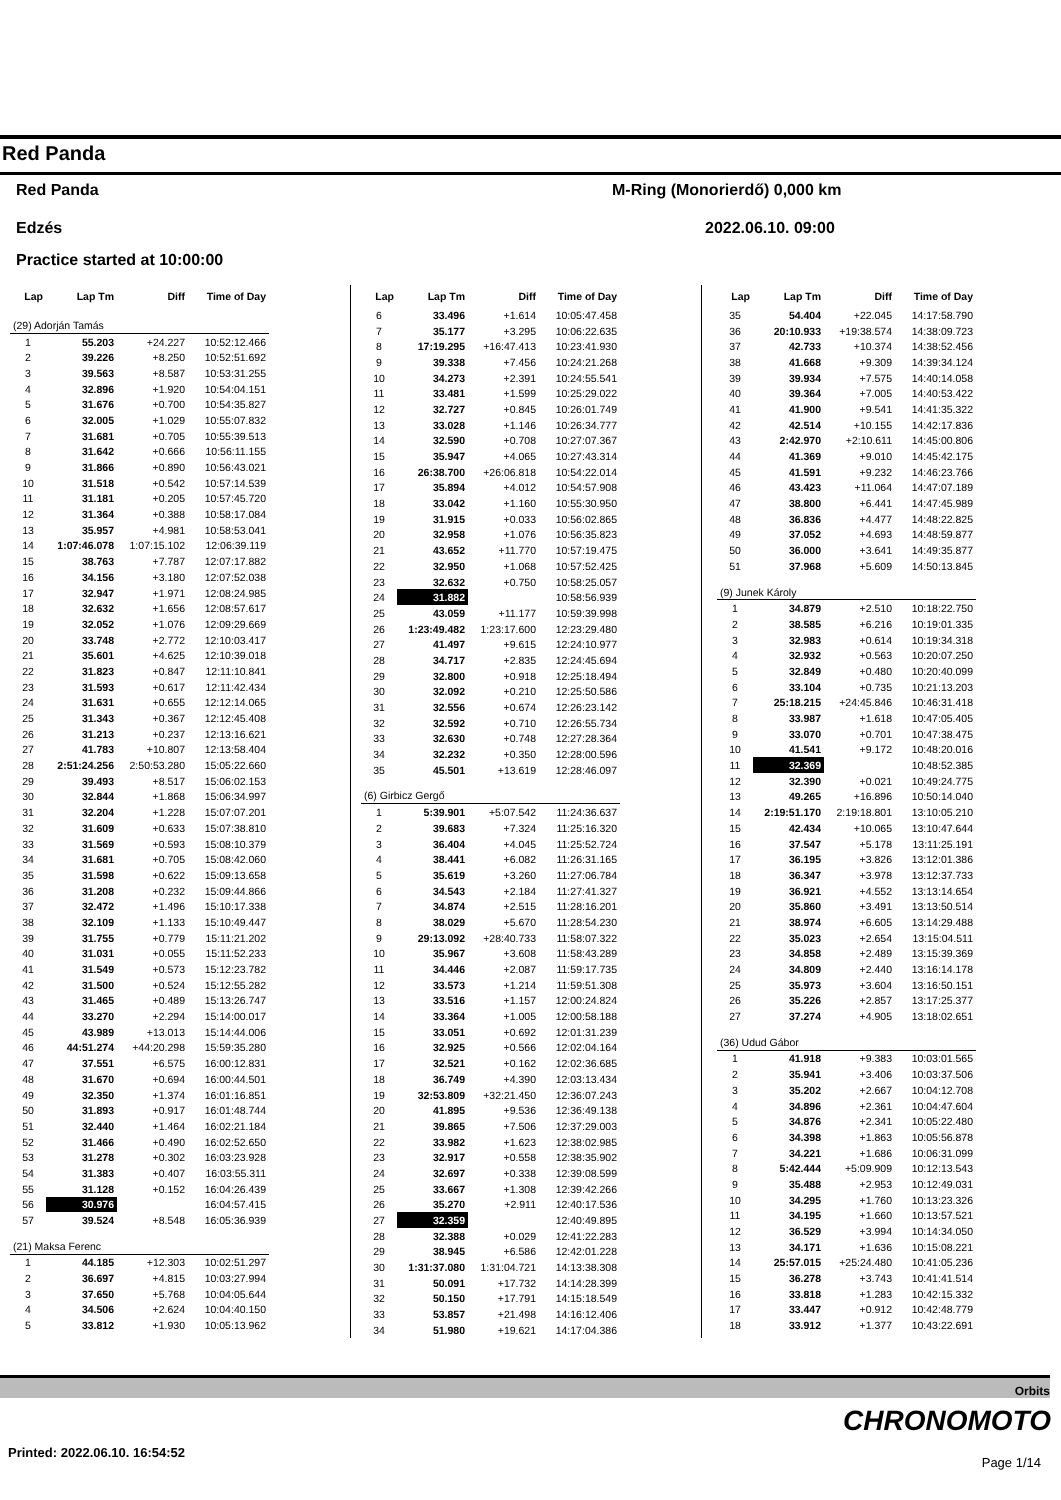Red Panda
Red Panda M-Ring (Monorierdő) 0,000 km
Edzés 2022.06.10. 09:00
Practice started at 10:00:00
| Lap | Lap Tm | Diff | Time of Day |
| --- | --- | --- | --- |
| (29) Adorján Tamás | | | |
| 1 | 55.203 | +24.227 | 10:52:12.466 |
| 2 | 39.226 | +8.250 | 10:52:51.692 |
| 3 | 39.563 | +8.587 | 10:53:31.255 |
| 4 | 32.896 | +1.920 | 10:54:04.151 |
| 5 | 31.676 | +0.700 | 10:54:35.827 |
| 6 | 32.005 | +1.029 | 10:55:07.832 |
| 7 | 31.681 | +0.705 | 10:55:39.513 |
| 8 | 31.642 | +0.666 | 10:56:11.155 |
| 9 | 31.866 | +0.890 | 10:56:43.021 |
| 10 | 31.518 | +0.542 | 10:57:14.539 |
| 11 | 31.181 | +0.205 | 10:57:45.720 |
| 12 | 31.364 | +0.388 | 10:58:17.084 |
| 13 | 35.957 | +4.981 | 10:58:53.041 |
| 14 | 1:07:46.078 | 1:07:15.102 | 12:06:39.119 |
| 15 | 38.763 | +7.787 | 12:07:17.882 |
| 16 | 34.156 | +3.180 | 12:07:52.038 |
| 17 | 32.947 | +1.971 | 12:08:24.985 |
| 18 | 32.632 | +1.656 | 12:08:57.617 |
| 19 | 32.052 | +1.076 | 12:09:29.669 |
| 20 | 33.748 | +2.772 | 12:10:03.417 |
| 21 | 35.601 | +4.625 | 12:10:39.018 |
| 22 | 31.823 | +0.847 | 12:11:10.841 |
| 23 | 31.593 | +0.617 | 12:11:42.434 |
| 24 | 31.631 | +0.655 | 12:12:14.065 |
| 25 | 31.343 | +0.367 | 12:12:45.408 |
| 26 | 31.213 | +0.237 | 12:13:16.621 |
| 27 | 41.783 | +10.807 | 12:13:58.404 |
| 28 | 2:51:24.256 | 2:50:53.280 | 15:05:22.660 |
| 29 | 39.493 | +8.517 | 15:06:02.153 |
| 30 | 32.844 | +1.868 | 15:06:34.997 |
| 31 | 32.204 | +1.228 | 15:07:07.201 |
| 32 | 31.609 | +0.633 | 15:07:38.810 |
| 33 | 31.569 | +0.593 | 15:08:10.379 |
| 34 | 31.681 | +0.705 | 15:08:42.060 |
| 35 | 31.598 | +0.622 | 15:09:13.658 |
| 36 | 31.208 | +0.232 | 15:09:44.866 |
| 37 | 32.472 | +1.496 | 15:10:17.338 |
| 38 | 32.109 | +1.133 | 15:10:49.447 |
| 39 | 31.755 | +0.779 | 15:11:21.202 |
| 40 | 31.031 | +0.055 | 15:11:52.233 |
| 41 | 31.549 | +0.573 | 15:12:23.782 |
| 42 | 31.500 | +0.524 | 15:12:55.282 |
| 43 | 31.465 | +0.489 | 15:13:26.747 |
| 44 | 33.270 | +2.294 | 15:14:00.017 |
| 45 | 43.989 | +13.013 | 15:14:44.006 |
| 46 | 44:51.274 | +44:20.298 | 15:59:35.280 |
| 47 | 37.551 | +6.575 | 16:00:12.831 |
| 48 | 31.670 | +0.694 | 16:00:44.501 |
| 49 | 32.350 | +1.374 | 16:01:16.851 |
| 50 | 31.893 | +0.917 | 16:01:48.744 |
| 51 | 32.440 | +1.464 | 16:02:21.184 |
| 52 | 31.466 | +0.490 | 16:02:52.650 |
| 53 | 31.278 | +0.302 | 16:03:23.928 |
| 54 | 31.383 | +0.407 | 16:03:55.311 |
| 55 | 31.128 | +0.152 | 16:04:26.439 |
| 56 | 30.976 | | 16:04:57.415 |
| 57 | 39.524 | +8.548 | 16:05:36.939 |
| (21) Maksa Ferenc | | | |
| 1 | 44.185 | +12.303 | 10:02:51.297 |
| 2 | 36.697 | +4.815 | 10:03:27.994 |
| 3 | 37.650 | +5.768 | 10:04:05.644 |
| 4 | 34.506 | +2.624 | 10:04:40.150 |
| 5 | 33.812 | +1.930 | 10:05:13.962 |
| Lap | Lap Tm | Diff | Time of Day |
| --- | --- | --- | --- |
| 6 | 33.496 | +1.614 | 10:05:47.458 |
| 7 | 35.177 | +3.295 | 10:06:22.635 |
| 8 | 17:19.295 | +16:47.413 | 10:23:41.930 |
| 9 | 39.338 | +7.456 | 10:24:21.268 |
| 10 | 34.273 | +2.391 | 10:24:55.541 |
| 11 | 33.481 | +1.599 | 10:25:29.022 |
| 12 | 32.727 | +0.845 | 10:26:01.749 |
| 13 | 33.028 | +1.146 | 10:26:34.777 |
| 14 | 32.590 | +0.708 | 10:27:07.367 |
| 15 | 35.947 | +4.065 | 10:27:43.314 |
| 16 | 26:38.700 | +26:06.818 | 10:54:22.014 |
| 17 | 35.894 | +4.012 | 10:54:57.908 |
| 18 | 33.042 | +1.160 | 10:55:30.950 |
| 19 | 31.915 | +0.033 | 10:56:02.865 |
| 20 | 32.958 | +1.076 | 10:56:35.823 |
| 21 | 43.652 | +11.770 | 10:57:19.475 |
| 22 | 32.950 | +1.068 | 10:57:52.425 |
| 23 | 32.632 | +0.750 | 10:58:25.057 |
| 24 | 31.882 | | 10:58:56.939 |
| 25 | 43.059 | +11.177 | 10:59:39.998 |
| 26 | 1:23:49.482 | 1:23:17.600 | 12:23:29.480 |
| 27 | 41.497 | +9.615 | 12:24:10.977 |
| 28 | 34.717 | +2.835 | 12:24:45.694 |
| 29 | 32.800 | +0.918 | 12:25:18.494 |
| 30 | 32.092 | +0.210 | 12:25:50.586 |
| 31 | 32.556 | +0.674 | 12:26:23.142 |
| 32 | 32.592 | +0.710 | 12:26:55.734 |
| 33 | 32.630 | +0.748 | 12:27:28.364 |
| 34 | 32.232 | +0.350 | 12:28:00.596 |
| 35 | 45.501 | +13.619 | 12:28:46.097 |
| (6) Girbicz Gergő | | | |
| 1 | 5:39.901 | +5:07.542 | 11:24:36.637 |
| 2 | 39.683 | +7.324 | 11:25:16.320 |
| 3 | 36.404 | +4.045 | 11:25:52.724 |
| 4 | 38.441 | +6.082 | 11:26:31.165 |
| 5 | 35.619 | +3.260 | 11:27:06.784 |
| 6 | 34.543 | +2.184 | 11:27:41.327 |
| 7 | 34.874 | +2.515 | 11:28:16.201 |
| 8 | 38.029 | +5.670 | 11:28:54.230 |
| 9 | 29:13.092 | +28:40.733 | 11:58:07.322 |
| 10 | 35.967 | +3.608 | 11:58:43.289 |
| 11 | 34.446 | +2.087 | 11:59:17.735 |
| 12 | 33.573 | +1.214 | 11:59:51.308 |
| 13 | 33.516 | +1.157 | 12:00:24.824 |
| 14 | 33.364 | +1.005 | 12:00:58.188 |
| 15 | 33.051 | +0.692 | 12:01:31.239 |
| 16 | 32.925 | +0.566 | 12:02:04.164 |
| 17 | 32.521 | +0.162 | 12:02:36.685 |
| 18 | 36.749 | +4.390 | 12:03:13.434 |
| 19 | 32:53.809 | +32:21.450 | 12:36:07.243 |
| 20 | 41.895 | +9.536 | 12:36:49.138 |
| 21 | 39.865 | +7.506 | 12:37:29.003 |
| 22 | 33.982 | +1.623 | 12:38:02.985 |
| 23 | 32.917 | +0.558 | 12:38:35.902 |
| 24 | 32.697 | +0.338 | 12:39:08.599 |
| 25 | 33.667 | +1.308 | 12:39:42.266 |
| 26 | 35.270 | +2.911 | 12:40:17.536 |
| 27 | 32.359 | | 12:40:49.895 |
| 28 | 32.388 | +0.029 | 12:41:22.283 |
| 29 | 38.945 | +6.586 | 12:42:01.228 |
| 30 | 1:31:37.080 | 1:31:04.721 | 14:13:38.308 |
| 31 | 50.091 | +17.732 | 14:14:28.399 |
| 32 | 50.150 | +17.791 | 14:15:18.549 |
| 33 | 53.857 | +21.498 | 14:16:12.406 |
| 34 | 51.980 | +19.621 | 14:17:04.386 |
| Lap | Lap Tm | Diff | Time of Day |
| --- | --- | --- | --- |
| 35 | 54.404 | +22.045 | 14:17:58.790 |
| 36 | 20:10.933 | +19:38.574 | 14:38:09.723 |
| 37 | 42.733 | +10.374 | 14:38:52.456 |
| 38 | 41.668 | +9.309 | 14:39:34.124 |
| 39 | 39.934 | +7.575 | 14:40:14.058 |
| 40 | 39.364 | +7.005 | 14:40:53.422 |
| 41 | 41.900 | +9.541 | 14:41:35.322 |
| 42 | 42.514 | +10.155 | 14:42:17.836 |
| 43 | 2:42.970 | +2:10.611 | 14:45:00.806 |
| 44 | 41.369 | +9.010 | 14:45:42.175 |
| 45 | 41.591 | +9.232 | 14:46:23.766 |
| 46 | 43.423 | +11.064 | 14:47:07.189 |
| 47 | 38.800 | +6.441 | 14:47:45.989 |
| 48 | 36.836 | +4.477 | 14:48:22.825 |
| 49 | 37.052 | +4.693 | 14:48:59.877 |
| 50 | 36.000 | +3.641 | 14:49:35.877 |
| 51 | 37.968 | +5.609 | 14:50:13.845 |
| (9) Junek Károly | | | |
| 1 | 34.879 | +2.510 | 10:18:22.750 |
| 2 | 38.585 | +6.216 | 10:19:01.335 |
| 3 | 32.983 | +0.614 | 10:19:34.318 |
| 4 | 32.932 | +0.563 | 10:20:07.250 |
| 5 | 32.849 | +0.480 | 10:20:40.099 |
| 6 | 33.104 | +0.735 | 10:21:13.203 |
| 7 | 25:18.215 | +24:45.846 | 10:46:31.418 |
| 8 | 33.987 | +1.618 | 10:47:05.405 |
| 9 | 33.070 | +0.701 | 10:47:38.475 |
| 10 | 41.541 | +9.172 | 10:48:20.016 |
| 11 | 32.369 | | 10:48:52.385 |
| 12 | 32.390 | +0.021 | 10:49:24.775 |
| 13 | 49.265 | +16.896 | 10:50:14.040 |
| 14 | 2:19:51.170 | 2:19:18.801 | 13:10:05.210 |
| 15 | 42.434 | +10.065 | 13:10:47.644 |
| 16 | 37.547 | +5.178 | 13:11:25.191 |
| 17 | 36.195 | +3.826 | 13:12:01.386 |
| 18 | 36.347 | +3.978 | 13:12:37.733 |
| 19 | 36.921 | +4.552 | 13:13:14.654 |
| 20 | 35.860 | +3.491 | 13:13:50.514 |
| 21 | 38.974 | +6.605 | 13:14:29.488 |
| 22 | 35.023 | +2.654 | 13:15:04.511 |
| 23 | 34.858 | +2.489 | 13:15:39.369 |
| 24 | 34.809 | +2.440 | 13:16:14.178 |
| 25 | 35.973 | +3.604 | 13:16:50.151 |
| 26 | 35.226 | +2.857 | 13:17:25.377 |
| 27 | 37.274 | +4.905 | 13:18:02.651 |
| (36) Udud Gábor | | | |
| 1 | 41.918 | +9.383 | 10:03:01.565 |
| 2 | 35.941 | +3.406 | 10:03:37.506 |
| 3 | 35.202 | +2.667 | 10:04:12.708 |
| 4 | 34.896 | +2.361 | 10:04:47.604 |
| 5 | 34.876 | +2.341 | 10:05:22.480 |
| 6 | 34.398 | +1.863 | 10:05:56.878 |
| 7 | 34.221 | +1.686 | 10:06:31.099 |
| 8 | 5:42.444 | +5:09.909 | 10:12:13.543 |
| 9 | 35.488 | +2.953 | 10:12:49.031 |
| 10 | 34.295 | +1.760 | 10:13:23.326 |
| 11 | 34.195 | +1.660 | 10:13:57.521 |
| 12 | 36.529 | +3.994 | 10:14:34.050 |
| 13 | 34.171 | +1.636 | 10:15:08.221 |
| 14 | 25:57.015 | +25:24.480 | 10:41:05.236 |
| 15 | 36.278 | +3.743 | 10:41:41.514 |
| 16 | 33.818 | +1.283 | 10:42:15.332 |
| 17 | 33.447 | +0.912 | 10:42:48.779 |
| 18 | 33.912 | +1.377 | 10:43:22.691 |
Orbits
CHRONOMOTO
Printed: 2022.06.10. 16:54:52
Page 1/14